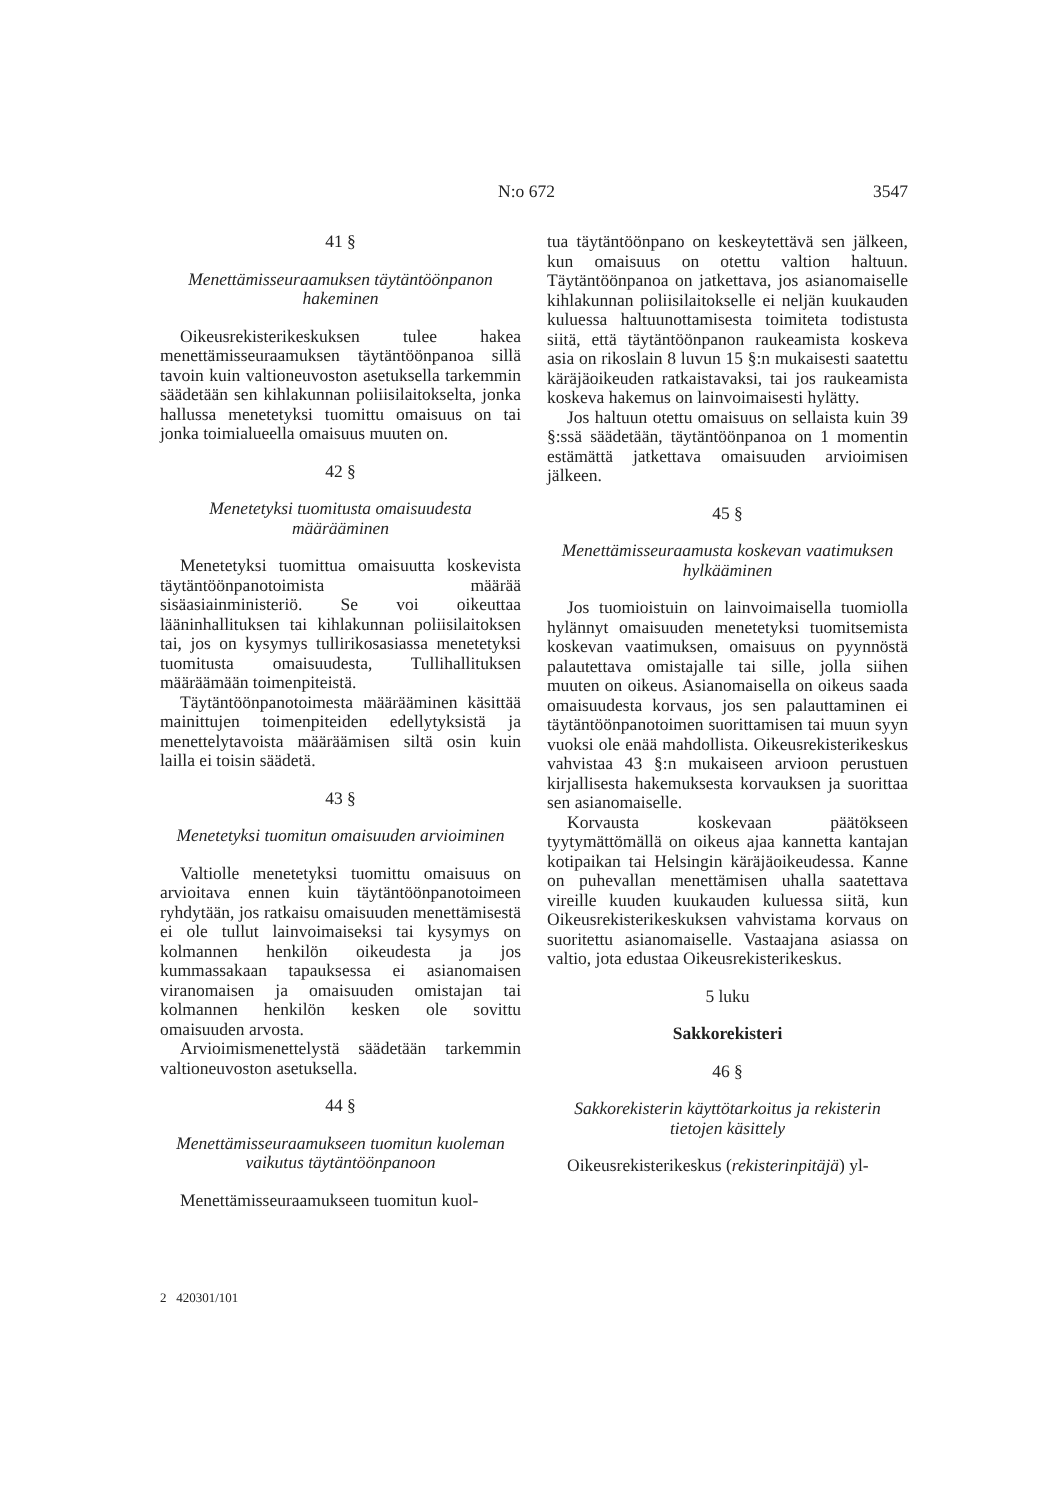N:o 672 3547
41 §
Menettämisseuraamuksen täytäntöönpanon hakeminen
Oikeusrekisterikeskuksen tulee hakea menettämisseuraamuksen täytäntöönpanoa sillä tavoin kuin valtioneuvoston asetuksella tarkemmin säädetään sen kihlakunnan poliisilaitokselta, jonka hallussa menetetyksi tuomittu omaisuus on tai jonka toimialueella omaisuus muuten on.
42 §
Menetetyksi tuomitusta omaisuudesta määrääminen
Menetetyksi tuomittua omaisuutta koskevista täytäntöönpanotoimista määrää sisäasiainministeriö. Se voi oikeuttaa lääninhallituksen tai kihlakunnan poliisilaitoksen tai, jos on kysymys tullirikosasiassa menetetyksi tuomitusta omaisuudesta, Tullihallituksen määräämään toimenpiteistä.
Täytäntöönpanotoimesta määrääminen käsittää mainittujen toimenpiteiden edellytyksistä ja menettelytavoista määräämisen siltä osin kuin lailla ei toisin säädetä.
43 §
Menetetyksi tuomitun omaisuuden arvioiminen
Valtiolle menetetyksi tuomittu omaisuus on arvioitava ennen kuin täytäntöönpanotoimeen ryhdytään, jos ratkaisu omaisuuden menettämisestä ei ole tullut lainvoimaiseksi tai kysymys on kolmannen henkilön oikeudesta ja jos kummassakaan tapauksessa ei asianomaisen viranomaisen ja omaisuuden omistajan tai kolmannen henkilön kesken ole sovittu omaisuuden arvosta.
Arvioimismenettelystä säädetään tarkemmin valtioneuvoston asetuksella.
44 §
Menettämisseuraamukseen tuomitun kuoleman vaikutus täytäntöönpanoon
Menettämisseuraamukseen tuomitun kuol-
tua täytäntöönpano on keskeytettävä sen jälkeen, kun omaisuus on otettu valtion haltuun. Täytäntöönpanoa on jatkettava, jos asianomaiselle kihlakunnan poliisilaitokselle ei neljän kuukauden kuluessa haltuunottamisesta toimiteta todistusta siitä, että täytäntöönpanon raukeamista koskeva asia on rikoslain 8 luvun 15 §:n mukaisesti saatettu käräjäoikeuden ratkaistavaksi, tai jos raukeamista koskeva hakemus on lainvoimaisesti hylätty.
Jos haltuun otettu omaisuus on sellaista kuin 39 §:ssä säädetään, täytäntöönpanoa on 1 momentin estämättä jatkettava omaisuuden arvioimisen jälkeen.
45 §
Menettämisseuraamusta koskevan vaatimuksen hylkääminen
Jos tuomioistuin on lainvoimaisella tuomiolla hylännyt omaisuuden menetetyksi tuomitsemista koskevan vaatimuksen, omaisuus on pyynnöstä palautettava omistajalle tai sille, jolla siihen muuten on oikeus. Asianomaisella on oikeus saada omaisuudesta korvaus, jos sen palauttaminen ei täytäntöönpanotoimen suorittamisen tai muun syyn vuoksi ole enää mahdollista. Oikeusrekisterikeskus vahvistaa 43 §:n mukaiseen arvioon perustuen kirjallisesta hakemuksesta korvauksen ja suorittaa sen asianomaiselle.
Korvausta koskevaan päätökseen tyytymättömällä on oikeus ajaa kannetta kantajan kotipaikan tai Helsingin käräjäoikeudessa. Kanne on puhevallan menettämisen uhalla saatettava vireille kuuden kuukauden kuluessa siitä, kun Oikeusrekisterikeskuksen vahvistama korvaus on suoritettu asianomaiselle. Vastaajana asiassa on valtio, jota edustaa Oikeusrekisterikeskus.
5 luku
Sakkorekisteri
46 §
Sakkorekisterin käyttötarkoitus ja rekisterin tietojen käsittely
Oikeusrekisterikeskus (rekisterinpitäjä) yl-
2 420301/101